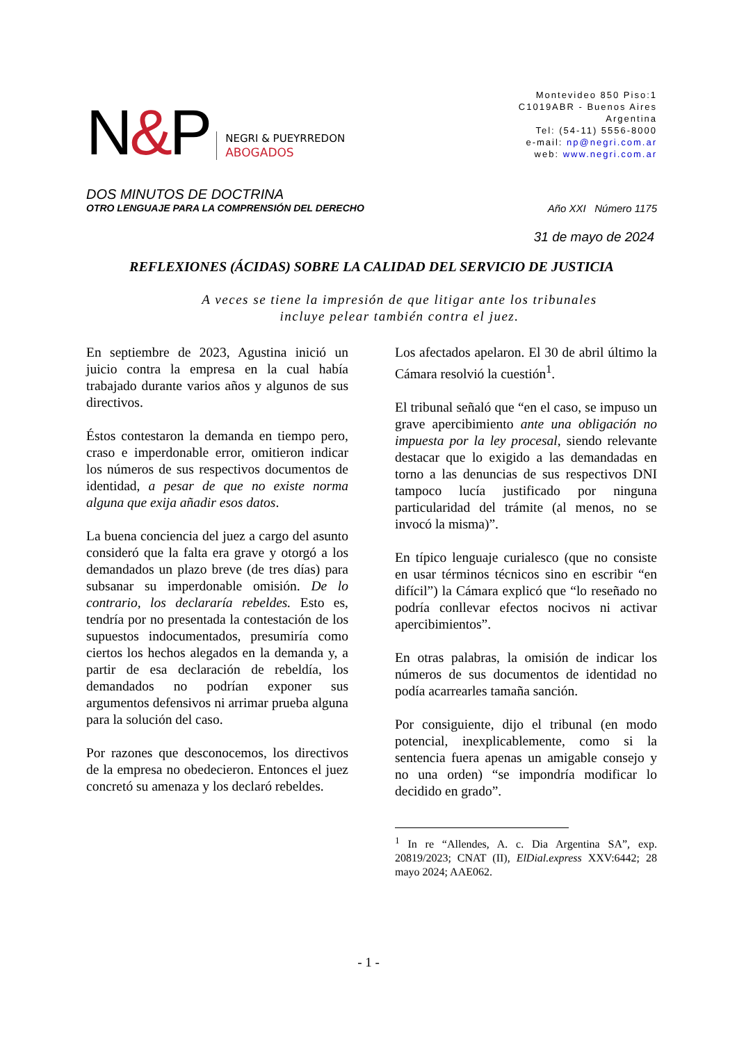N&P
NEGRI & PUEYRREDON
ABOGADOS
Montevideo 850 Piso:1
C1019ABR - Buenos Aires
Argentina
Tel: (54-11) 5556-8000
e-mail: np@negri.com.ar
web: www.negri.com.ar
DOS MINUTOS DE DOCTRINA
OTRO LENGUAJE PARA LA COMPRENSIÓN DEL DERECHO Año XXI Número 1175
31 de mayo de 2024
REFLEXIONES (ÁCIDAS) SOBRE LA CALIDAD DEL SERVICIO DE JUSTICIA
A veces se tiene la impresión de que litigar ante los tribunales
incluye pelear también contra el juez.
En septiembre de 2023, Agustina inició un juicio contra la empresa en la cual había trabajado durante varios años y algunos de sus directivos.
Éstos contestaron la demanda en tiempo pero, craso e imperdonable error, omitieron indicar los números de sus respectivos documentos de identidad, a pesar de que no existe norma alguna que exija añadir esos datos.
La buena conciencia del juez a cargo del asunto consideró que la falta era grave y otorgó a los demandados un plazo breve (de tres días) para subsanar su imperdonable omisión. De lo contrario, los declararía rebeldes. Esto es, tendría por no presentada la contestación de los supuestos indocumentados, presumiría como ciertos los hechos alegados en la demanda y, a partir de esa declaración de rebeldía, los demandados no podrían exponer sus argumentos defensivos ni arrimar prueba alguna para la solución del caso.
Por razones que desconocemos, los directivos de la empresa no obedecieron. Entonces el juez concretó su amenaza y los declaró rebeldes.
Los afectados apelaron. El 30 de abril último la Cámara resolvió la cuestión<sup>1</sup>.
El tribunal señaló que “en el caso, se impuso un grave apercibimiento ante una obligación no impuesta por la ley procesal, siendo relevante destacar que lo exigido a las demandadas en torno a las denuncias de sus respectivos DNI tampoco lucía justificado por ninguna particularidad del trámite (al menos, no se invocó la misma)”.
En típico lenguaje curialesco (que no consiste en usar términos técnicos sino en escribir “en difícil”) la Cámara explicó que “lo reseñado no podría conllevar efectos nocivos ni activar apercibimientos”.
En otras palabras, la omisión de indicar los números de sus documentos de identidad no podía acarrearles tamaña sanción.
Por consiguiente, dijo el tribunal (en modo potencial, inexplicablemente, como si la sentencia fuera apenas un amigable consejo y no una orden) “se impondría modificar lo decidido en grado”.
<sup>1</sup> In re “Allendes, A. c. Dia Argentina SA”, exp. 20819/2023; CNAT (II), ElDial.express XXV:6442; 28 mayo 2024; AAE062.
- 1 -